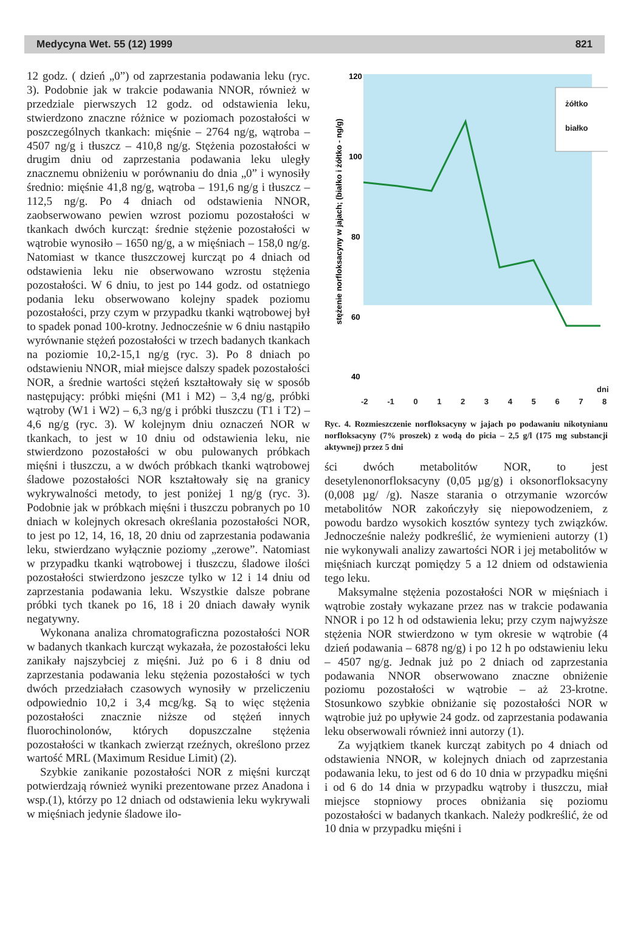Medycyna Wet. 55 (12) 1999 821
12 godz. ( dzień „0”) od zaprzestania podawania leku (ryc. 3). Podobnie jak w trakcie podawania NNOR, również w przedziale pierwszych 12 godz. od odstawienia leku, stwierdzono znaczne różnice w poziomach pozostałości w poszczególnych tkankach: mięśnie – 2764 ng/g, wątroba – 4507 ng/g i tłuszcz – 410,8 ng/g. Stężenia pozostałości w drugim dniu od zaprzestania podawania leku uległy znacznemu obniżeniu w porównaniu do dnia „0” i wynosiły średnio: mięśnie 41,8 ng/g, wątroba – 191,6 ng/g i tłuszcz – 112,5 ng/g. Po 4 dniach od odstawienia NNOR, zaobserwowano pewien wzrost poziomu pozostałości w tkankach dwóch kurcząt: średnie stężenie pozostałości w wątrobie wynosiło – 1650 ng/g, a w mięśniach – 158,0 ng/g. Natomiast w tkance tłuszczowej kurcząt po 4 dniach od odstawienia leku nie obserwowano wzrostu stężenia pozostałości. W 6 dniu, to jest po 144 godz. od ostatniego podania leku obserwowano kolejny spadek poziomu pozostałości, przy czym w przypadku tkanki wątrobowej był to spadek ponad 100-krotny. Jednocześnie w 6 dniu nastąpiło wyrównanie stężeń pozostałości w trzech badanych tkankach na poziomie 10,2-15,1 ng/g (ryc. 3). Po 8 dniach po odstawieniu NNOR, miał miejsce dalszy spadek pozostałości NOR, a średnie wartości stężeń kształtowały się w sposób następujący: próbki mięśni (M1 i M2) – 3,4 ng/g, próbki wątroby (W1 i W2) – 6,3 ng/g i próbki tłuszczu (T1 i T2) – 4,6 ng/g (ryc. 3). W kolejnym dniu oznaczeń NOR w tkankach, to jest w 10 dniu od odstawienia leku, nie stwierdzono pozostałości w obu pulowanych próbkach mięśni i tłuszczu, a w dwóch próbkach tkanki wątrobowej śladowe pozostałości NOR kształtowały się na granicy wykrywalności metody, to jest poniżej 1 ng/g (ryc. 3). Podobnie jak w próbkach mięśni i tłuszczu pobranych po 10 dniach w kolejnych okresach określania pozostałości NOR, to jest po 12, 14, 16, 18, 20 dniu od zaprzestania podawania leku, stwierdzano wyłącznie poziomy „zerowe”. Natomiast w przypadku tkanki wątrobowej i tłuszczu, śladowe ilości pozostałości stwierdzono jeszcze tylko w 12 i 14 dniu od zaprzestania podawania leku. Wszystkie dalsze pobrane próbki tych tkanek po 16, 18 i 20 dniach dawały wynik negatywny.
Wykonana analiza chromatograficzna pozostałości NOR w badanych tkankach kurcząt wykazała, że pozostałości leku zanikały najszybciej z mięśni. Już po 6 i 8 dniu od zaprzestania podawania leku stężenia pozostałości w tych dwóch przedziałach czasowych wynosiły w przeliczeniu odpowiednio 10,2 i 3,4 mcg/kg. Są to więc stężenia pozostałości znacznie niższe od stężeń innych fluorochinolonów, których dopuszczalne stężenia pozostałości w tkankach zwierząt rzeźnych, określono przez wartość MRL (Maximum Residue Limit) (2).
Szybkie zanikanie pozostałości NOR z mięśni kurcząt potwierdzają również wyniki prezentowane przez Anadona i wsp.(1), którzy po 12 dniach od odstawienia leku wykrywali w mięśniach jedynie śladowe ilo-
120
100
80
60
40
stężenie norfloksacyny w jajach; (białko i żółtko - ng/g)
ż
żółtko
białko
-2 -1 0 1 2 3 4 5 6 7 8
dni
Ryc. 4. Rozmieszczenie norfloksacyny w jajach po podawaniu nikotynianu norfloksacyny (7% proszek) z wodą do picia – 2,5 g/l (175 mg substancji aktywnej) przez 5 dni
ści dwóch metabolitów NOR, to jest desetylenonorfloksacyny (0,05 µg/g) i oksonorfloksacyny (0,008 µg/ /g). Nasze starania o otrzymanie wzorców metabolitów NOR zakończyły się niepowodzeniem, z powodu bardzo wysokich kosztów syntezy tych związków. Jednocześnie należy podkreślić, że wymienieni autorzy (1) nie wykonywali analizy zawartości NOR i jej metabolitów w mięśniach kurcząt pomiędzy 5 a 12 dniem od odstawienia tego leku.
Maksymalne stężenia pozostałości NOR w mięśniach i wątrobie zostały wykazane przez nas w trakcie podawania NNOR i po 12 h od odstawienia leku; przy czym najwyższe stężenia NOR stwierdzono w tym okresie w wątrobie (4 dzień podawania – 6878 ng/g) i po 12 h po odstawieniu leku – 4507 ng/g. Jednak już po 2 dniach od zaprzestania podawania NNOR obserwowano znaczne obniżenie poziomu pozostałości w wątrobie – aż 23-krotne. Stosunkowo szybkie obniżanie się pozostałości NOR w wątrobie już po upływie 24 godz. od zaprzestania podawania leku obserwowali również inni autorzy (1).
Za wyjątkiem tkanek kurcząt zabitych po 4 dniach od odstawienia NNOR, w kolejnych dniach od zaprzestania podawania leku, to jest od 6 do 10 dnia w przypadku mięśni i od 6 do 14 dnia w przypadku wątroby i tłuszczu, miał miejsce stopniowy proces obniżania się poziomu pozostałości w badanych tkankach. Należy podkreślić, że od 10 dnia w przypadku mięśni i